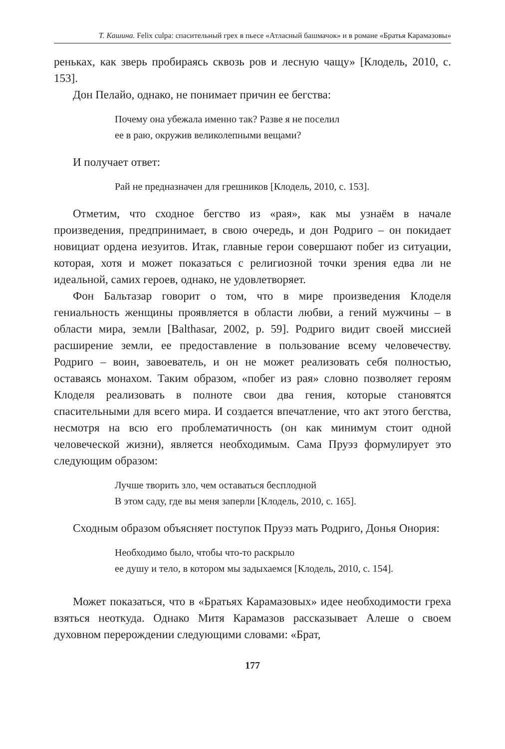Т. Кашина. Felix culpa: спасительный грех в пьесе «Атласный башмачок» и в романе «Братья Карамазовы»
реньках, как зверь пробираясь сквозь ров и лесную чащу» [Клодель, 2010, с. 153].
Дон Пелайо, однако, не понимает причин ее бегства:
Почему она убежала именно так? Разве я не поселил
ее в раю, окружив великолепными вещами?
И получает ответ:
Рай не предназначен для грешников [Клодель, 2010, с. 153].
Отметим, что сходное бегство из «рая», как мы узнаём в начале произведения, предпринимает, в свою очередь, и дон Родриго – он покидает новициат ордена иезуитов. Итак, главные герои совершают побег из ситуации, которая, хотя и может показаться с религиозной точки зрения едва ли не идеальной, самих героев, однако, не удовлетворяет.
Фон Бальтазар говорит о том, что в мире произведения Клоделя гениальность женщины проявляется в области любви, а гений мужчины – в области мира, земли [Balthasar, 2002, p. 59]. Родриго видит своей миссией расширение земли, ее предоставление в пользование всему человечеству. Родриго – воин, завоеватель, и он не может реализовать себя полностью, оставаясь монахом. Таким образом, «побег из рая» словно позволяет героям Клоделя реализовать в полноте свои два гения, которые становятся спасительными для всего мира. И создается впечатление, что акт этого бегства, несмотря на всю его проблематичность (он как минимум стоит одной человеческой жизни), является необходимым. Сама Пруэз формулирует это следующим образом:
Лучше творить зло, чем оставаться бесплодной
В этом саду, где вы меня заперли [Клодель, 2010, с. 165].
Сходным образом объясняет поступок Пруэз мать Родриго, Донья Онория:
Необходимо было, чтобы что-то раскрыло
ее душу и тело, в котором мы задыхаемся [Клодель, 2010, с. 154].
Может показаться, что в «Братьях Карамазовых» идее необходимости греха взяться неоткуда. Однако Митя Карамазов рассказывает Алеше о своем духовном перерождении следующими словами: «Брат,
177